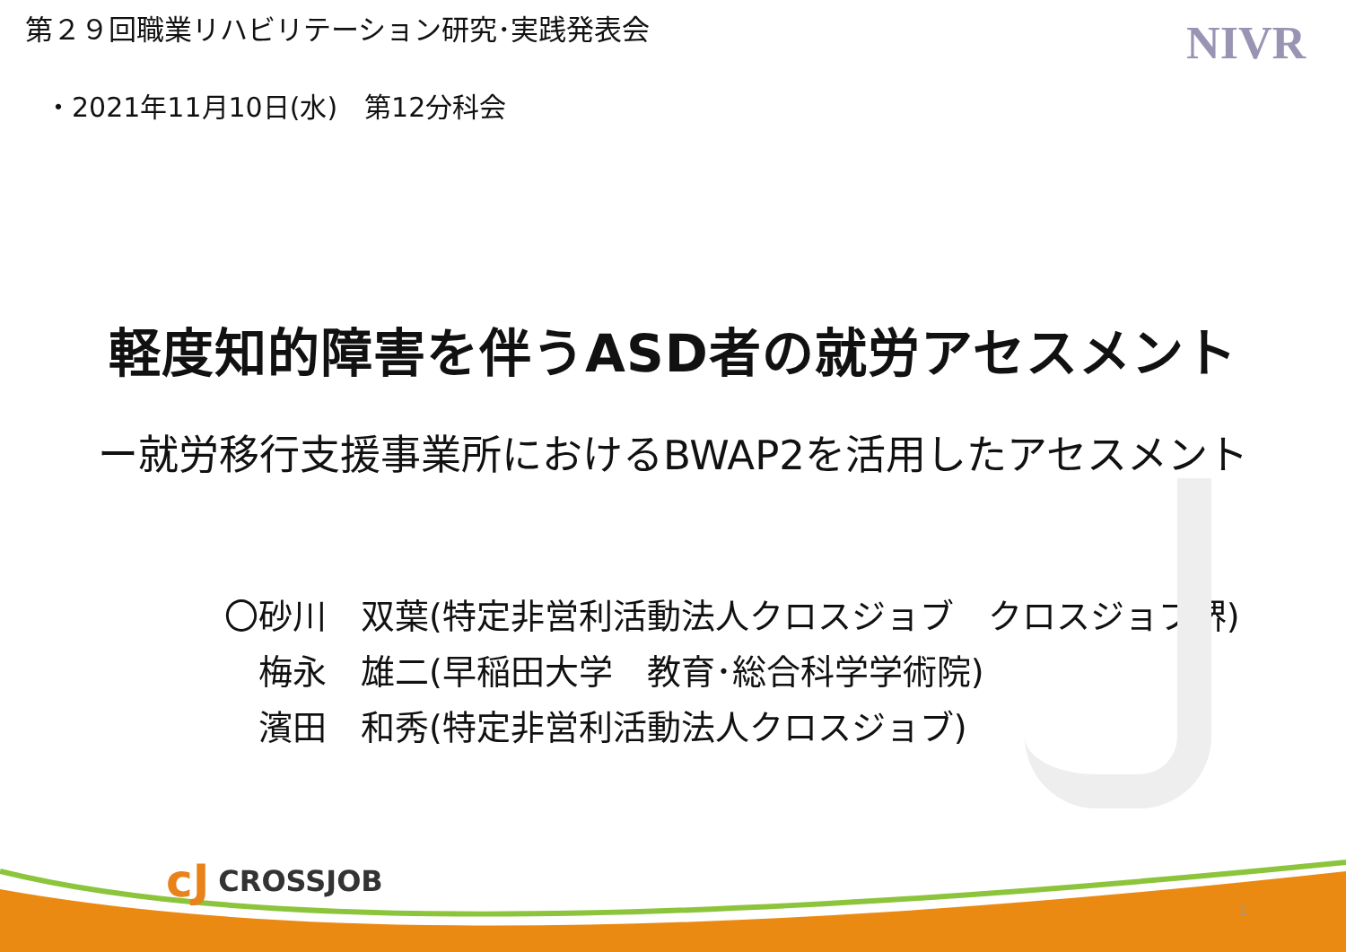第２９回職業リハビリテーション研究･実践発表会
NIVR
・2021年11月10日(水)　第12分科会
軽度知的障害を伴うASD者の就労アセスメント
ー就労移行支援事業所におけるBWAP2を活用したアセスメント
〇砂川　双葉(特定非営利活動法人クロスジョブ　クロスジョブ堺)
　梅永　雄二(早稲田大学　教育･総合科学学術院)
　濱田　和秀(特定非営利活動法人クロスジョブ)
cJ CROSSJOB
1